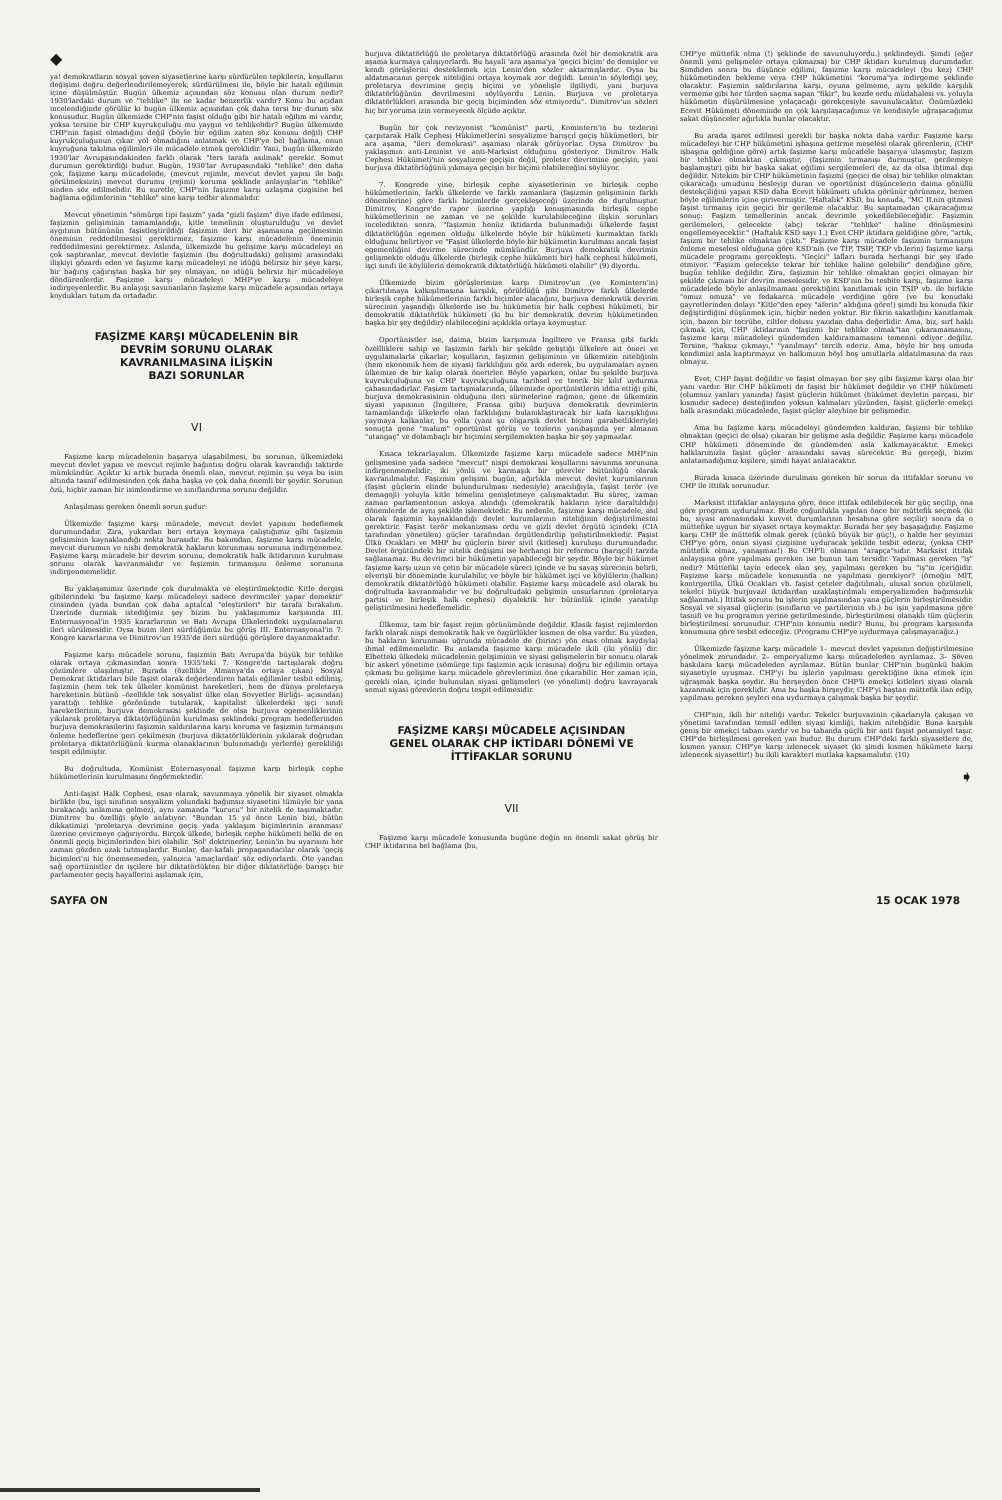◆
ya! demokratların sosyal şoven siyasetlerine karşı sürdürülen tepkilerin, koşulların değişimi doğru değerlendirilemeyerek, sürdürülmesi ile, böyle bir hatalı eğilimin içine düşülmüştür. Bugün ülkemiz açısından söz konusu olan durum nedir? 1930'lardaki durum ve "tehlike" ile ne kadar benzerlik vardır? Konu bu açıdan incelendiğinde görülür ki bugün ülkemiz açısından çok daha tersi bir durum söz konusudur. Bugün ülkemizde CHP'nin faşist olduğu gibi bir hatalı eğilim mi vardır, yoksa tersine bir CHP kuyrukçuluğu mu yaygın ve tehlikelidir? Bugün ülkemizde CHP'nin faşist olmadığını değil (böyle bir eğilim zaten söz konusu değil) CHP kuyrukçuluğunun çıkar yol olmadığını anlatmak ve CHP'ye bel bağlama, onun kuyruğuna takılma eğilimleri ile mücadele etmek gereklidir. Yani, bugün ülkemizde 1930'lar Avrupasındakinden farklı olarak "ters tarafa asılmak" gerekir. Somut durumun gerektirdiği budur. Bugün, 1930'lar Avrupasındaki "tehlike" den daha çok, faşizme karşı mücadelede, (mevcut rejimle, mevcut devlet yapısı ile bağı görülmeksizin) mevcut durumu (rejimi) koruma şeklinde anlayışlar'ın "tehlike" sinden söz edilmelidir. Bu suretle, CHP'nin faşizme karşı uzlaşma çizgisine bel bağlama eğilimlerinin "tehlike" sine karşı tedbir alınmalıdır.
Mevcut yönetimin "sömürge tipi faşizm" yada "gizli faşizm" diye ifade edilmesi, faşizmin gelişiminin tamamlandığı, kitle temelinin oluşturulduğu ve devlet aygıtının bütününün faşistleştirildiği faşizmin ileri bir aşamasına geçilmesinin öneminin reddedilmesini gerektirmez, faşizme karşı mücadelenin öneminin reddedilmesini gerektirmez. Aslında, ülkemizde bu gelişime karşı mücadeleyi en çok saptıranlar, mevcut devletle faşizmin (bu doğrultudaki) gelişimi arasındaki ilişkiyi gözardı eden ve faşizme karşı mücadeleyi ne idüğü belirsiz bir şeye karşı, bir bağırış çağırıştan başka bir şey olmayan, ne idüğü belirsiz bir mücadeleye döndürenlerdir. Faşizme karşı mücadeleyi MHP'ye karşı mücadeleye indirgeyenlerdir. Bu anlayışı savunanların faşizme karşı mücadele açısından ortaya koydukları tutum da ortadadır.
FAŞİZME KARŞI MÜCADELENİN BİR
DEVRİM SORUNU OLARAK
KAVRANILMASINA İLİŞKİN
BAZI SORUNLAR
VI
Faşizme karşı mücadelenin başarıya ulaşabilmesi, bu sorunun, ülkemizdeki mevcut devlet yapısı ve mevcut rejimle bağıntısı doğru olarak kavrandığı taktirde mümkündür. Açıktır ki artık burada önemli olan, mevcut rejimin şu veya bu isim altında tasnif edilmesinden çok daha başka ve çok daha önemli bir şeydir. Sorunun özü, hiçbir zaman bir isimlendirme ve sınıflandırma sorunu değildir.
Anlaşılması gereken önemli sorun şudur:
Ülkemizde faşizme karşı mücadele, mevcut devlet yapısını hedeflemek durumundadır. Zira, yukardan beri ortaya koymaya çalıştığımız gibi faşizmin gelişiminin kaynaklandığı nokta burasıdır. Bu bakımdan, faşizme karşı mücadele, mevcut durumun ve nisbi demokratik hakların korunması sorununa indirgenemez. Faşizme karşı mücadele bir devrim sorunu, demokratik halk iktidarının kurulması sorunu olarak kavranmalıdır ve faşizmin tırmanışını önleme sorununa indirgenmemelidir.
Bu yaklaşımımız üzerinde çok durulmakta ve eleştirilmektedir. Kitle dergisi gibilerindeki 'bu faşizme karşı mücadeleyi sadece devrimciler yapar demektir' cinsinden (yada bundan çok daha aptalcal "eleştirileri" bir tarafa bırakalım. Üzerinde durmak istediğimiz şey bizim bu yaklaşımımız karşısında III. Enternasyonal'in 1935 kararlarının ve Batı Avrupa Ülkelerindeki uygulamaların ileri sürülmesidir. Oysa bizim ileri sürdüğümüz bu görüş III. Enternasyonal'in 7. Kongre kararlarına ve Dimitrov'un 1935'de ileri sürdüğü görüşlere dayanmaktadır.
Faşizme karşı mücadele sorunu, faşizmin Batı Avrupa'da büyük bir tehlike olarak ortaya çıkmasından sonra 1935'teki 7. Kongre'de tartışılarak doğru çözümlere ulaşılmıştır. Burada (özellikle Almanya'da ortaya çıkan) Sosyal Demokrat iktidarları bile faşist olarak değerlendiren hatalı eğilimler tesbit edilmiş, faşizmin (hem tek tek ülkeler komünist hareketleri, hem de dünya proletarya hareketinin bütünü –özellikle tek sosyalist ülke olan Sovyetler Birliği– açısından) yarattığı tehlike gözönünde tutularak, kapitalist ülkelerdeki işçi sınıfı hareketlerinin, burjuva demokrasisi şeklinde de olsa burjuva egemenliklerinin yıkılarak proletarya diktatörlüğünün kurulması şeklindeki program hedeflerinden burjuva demokrasilerini faşizmin saldırılarına karşı koruma ve faşizmin tırmanışını önleme hedeflerine geri çekilmesin (burjuva diktatörlüklerinin yıkılarak doğrudan proletarya diktatörlüğünü kurma olanaklarının bulunmadığı yerlerde) gerekliliği tespit edilmiştir.
Bu doğrultuda, Komünist Enternasyonal faşizme karşı birleşik cephe hükümetlerinin kurulmasını öngörmektedir.
Anti-faşist Halk Cephesi, esas olarak, savunmaya yönelik bir siyaset olmakla birlikte (bu, işçi sınıfının sosyalizm yolundaki bağımsız siyasetini tümüyle bir yana bırakacağı anlamına gelmez), aynı zamanda "kurucu" bir nitelik de taşımaktadır. Dimitrov bu özelliği şöyle anlatıyor: "Bundan 15 yıl önce Lenin bizi, bütün dikkatimizi 'proletarya devrimine geçiş yada yaklaşım biçimlerinin aranması' üzerine çevirmeye çağırıyordu. Birçok ülkede, birleşik cephe hükümeti belki de en önemli geçiş biçimlerinden biri olabilir. 'Sol' doktrinerler, Lenin'in bu uyarısını her zaman gözden uzak tutmuşlardır. Bunlar, dar-kafalı propagandacılar olarak 'geçiş biçimleri'ni hiç önemsemeden, yalnızca 'amaçlardan' söz ediyorlardı. Öte yandan sağ oportünistler de işçilere bir diktatörlükten bir diğer diktatörlüğe barışçı bir parlamenter geçiş hayallerini aşılamak için,
burjuva diktatörlüğü ile proletarya diktatörlüğü arasında özel bir demokratik ara aşama kurmaya çalışıyorlardı. Bu hayali 'ara aşama'ya 'geçici biçim' de demişler ve kendi görüşlerini desteklemek için Lenin'den sözler aktarmışlardır. Oysa bu aldatmacanın gerçek niteliğini ortaya koymak zor değildi. Lenin'in söylediği şey, proletarya devrimine geçiş biçimi ve yönelişle ilgiliydi, yani burjuva diktatörlüğünün devrilmesini söylüyordu Lenin. Burjuva ve proletarya diktatörlükleri arasında bir geçiş biçiminden söz etmiyordu". Dimitrov'un sözleri hiç bir yoruma izin vermeyecek ölçüde açıktır.
Bugün bir çok revizyonist "komünist" parti, Komintern'in bu tezlerini çarpıtarak Halk Cephesi Hükümetlerini sosyalizme barışçıl geçiş hükümetleri, bir ara aşama, "ileri demokrasi" aşaması olarak görüyorlar. Oysa Dimitrov bu yaklaşımın anti-Leninist ve anti-Marksist olduğunu gösteriyor. Dimitrov Halk Cephesi Hükümeti'nin sosyalizme geçişin değil, proleter devrimine geçişin, yani burjuva diktatörlüğünü yıkmaya geçişin bir biçimi olabileceğini söylüyor.
7. Kongrede yine, birleşik cephe siyasetlerinin ve birleşik cephe hükümetlerinin, farklı ülkelerde ve farklı zamanlara (faşizmin gelişiminin farklı dönemlerine) göre farklı biçimlerde gerçekleşeceği üzerinde de durulmuştur. Dimitrov, Kongre'de rapor üzerine yaptığı konuşmasında birleşik cephe hükümetlerinin ne zaman ve ne şekilde kurulabileceğine ilişkin sorunları inceledikten sonra, "faşizmin henüz iktidarda bulunmadığı ülkelerde faşist diktatörlüğün egemen olduğu ülkelerde böyle bir hükümeti kurmaktan farklı olduğunu belirtiyor ve "Faşist ülkelerde böyle bir hükümetin kurulması ancak faşist egemenliğini devirme sürecinde mümkündür. Burjuva demokratik devrimin gelişmekte olduğu ülkelerde (birleşik cephe hükümeti bir) halk cephesi hükümeti, işçi sınıfı ile köylülerin demokratik diktatörlüğü hükümeti olabilir" (9) diyordu.
Ülkemizde bizim görüşlerimize karşı Dimitrov'un (ve Komintern'in) çıkartılmaya kalkışılmasına karşılık, görüldüğü gibi Dimitrov farklı ülkelerde birleşik cephe hükümetlerinin farklı biçimler alacağını, burjuva demokratik devrim sürecinin yaşandığı ülkelerde ise bu hükümetin bir halk cephesi hükümeti, bir demokratik diktatörlük hükümeti (ki bu bir demokratik devrim hükümetinden başka bir şey değildir) olabileceğini açıklıkla ortaya koymuştur.
Oportünistler ise, daima, bizim karşımıza İngiltere ve Fransa gibi farklı özellliklere sahip ve faşizmin farklı bir şekilde geliştiği ülkelere ait öneri ve uygulamalarla çıkarlar; koşulların, faşizmin gelişiminin ve ülkemizin niteliğinin (hem ekonomik hem de siyasi) farklılığını göz ardı ederek, bu uygulamaları aynen ülkemize de bir kalıp olarak önerirler. Böyle yaparken, onlar bu şekilde burjuva kuyrukçuluğuna ve CHP kuyrukçuluğuna tarihsel ve teorik bir kılıf uydurma çabasındadırlar. Faşizm tartışmalarında, ülkemizde oportünistlerin iddia ettiği gibi, burjuva demokrasisinin olduğunu ileri sürmelerine rağmen, gene de ülkemizin siyasi yapısının (İngiltere, Fransa gibi) burjuva demokratik devrimlerin tamamlandığı ülkelerle olan farklılığını bulanıklaştıracak bir kafa karışıklığını yaymaya kalkanlar, bu yolla (yani şu oligarşik devlet biçimi garabetlikleriyle) sonuçta gene "malum" oportünist görüş ve tezlerin yanıbaşında yer almanın "utangaç" ve dolambaçlı bir biçimini sergilemekten başka bir şey yapmazlar.
Kısaca tekrarlayalım. Ülkemizde faşizme karşı mücadele sadece MHP'nin gelişmesine yada sadece "mevcut" nispi demokrasi koşullarını savunma sorununa indirgenmemelidir; iki yönlü ve karmaşık bir görevler bütünlüğü olarak kavranılmalıdır. Faşizmin gelişimi bugün, ağırlıkla mevcut devlet kurumlarının (faşist güçlerin elinde bulundurulması nedeniyle) aracılığıyla, faşist terör (ve demagoji) yoluyla kitle temelini genişletmeye çalışmaktadır. Bu süreç, zaman zaman parlamentonun askıya alındığı (demokratik hakların iyice daraltıldığı) dönemlerde de aynı şekilde işlemektedir. Bu nedenle, faşizme karşı mücadele, asıl olarak faşizmin kaynaklandığı devlet kurumlarının niteliğinin değiştirilmesini gerektirir. Faşist terör mekanizması ordu ve gizli devlet örgütü içindeki (CIA tarafından yönetilen) güçler tarafından örgütlendirilip geliştirilmektedir. Faşist Ülkü Ocakları ve MHP bu güçlerin birer sivil (kitlesel) kuruluşu durumundadır. Devlet örgütündeki bir nitelik değişimi ise herhangi bir reformcu (barışçıl) tarzda sağlanamaz. Bu devrimci bir hükümetin yapabileceği bir şeydir. Böyle bir hükümet faşizme karşı uzun ve çetin bir mücadele süreci içinde ve bu savaş sürecinin belirli, elverişli bir döneminde kurulabilir, ve böyle bir hükümet işçi ve köylülerin (halkın) demokratik diktatörlüğü hükümeti olabilir. Faşizme karşı mücadele asıl olarak bu doğrultuda kavranmalıdır ve bu doğrultudaki gelişimin unsurlarının (proletarya partisi ve birleşik halk cephesi) diyalektik bir bütünlük içinde yaratılıp geliştirilmesini hedeflemelidir.
Ülkemiz, tam bir faşist rejim görünümünde değildir. Klasik faşist rejimlerden farklı olarak nispi demokratik hak ve özgürlükler kısmen de olsa vardır. Bu yüzden, bu hakların korunması uğrunda mücadele de (birinci yön esas olmak kaydıyla) ihmal edilmemelidir. Bu anlamda faşizme karşı mücadele ikili (iki yönlü) dir. Elbetteki ülkedeki mücadelenin gelişiminin ve siyasi gelişmelerin bir sonucu olarak bir askeri yönetime (sömürge tipi faşizmin açık icrasına) doğru bir eğilimin ortaya çıkması bu gelişime karşı mücadele görevlerimizi öne çıkarabilir. Her zaman için, gerekli olan, içinde bulunulan siyasi gelişmeleri (ve yönelimi) doğru kavrayarak somut siyasi görevlerin doğru tespit edilmesidir.
FAŞİZME KARŞI MÜCADELE AÇISINDAN
GENEL OLARAK CHP İKTİDARI DÖNEMİ VE
İTTİFAKLAR SORUNU
VII
Faşizme karşı mücadele konusunda bugüne değin en önemli sakat görüş bir CHP iktidarına bel bağlama (bu,
CHP'ye müttefik olma (!) şeklinde de savunuluyordu.) şeklindeydi. Şimdi (eğer önemli yeni gelişmeler ortaya çıkmazsa) bir CHP iktidarı kurulmuş durumdadır. Şimdiden sonra bu düşünce eğilimi, faşizme karşı mücadeleyi (bu kez) CHP hükümetinden bekleme veya CHP hükümetini "koruma"ya indirgeme şeklinde olacaktır. Faşizmin saldırılarına karşı, oyuna gelmeme, aynı şekilde karşılık vermeme gibi her türden saçma sapan "fikir", bu kezde ordu müdahalesi vs. yoluyla hükümetin düşürülmesine yolaçacağı gerekçesiyle savunulacaktır. Önümüzdeki Ecevit Hükümeti döneminde en çok karşılaşacağımız ve kendisiyle uğraşacağımız sakat düşünceler ağırlıkla bunlar olacaktır.
Bu arada işaret edilmesi gerekli bir başka nokta daha vardır. Faşizme karşı mücadeleyi bir CHP hükümetini işbaşına getirme meselesi olarak görenlerin, (CHP işbaşına geldiğine göre) artık faşizme karşı mücadele başarıya ulaşmıştır, faşizm bir tehlike olmaktan çıkmıştır, (faşizmin tırmanışı durmuştur, gerilemeye başlamıştır) gibi bir başka sakat eğilimi sergilemeleri de, az da olsa ihtimal dışı değildir. Nitekim bir CHP hükümetinin faşizmi (geçici de olsa) bir tehlike olmaktan çıkaracağı umudunu besleyip duran ve oportünist düşüncelerin daima gönüllü destekçiliğini yapan KSD daha Ecevit hükümeti ufukta görünür görünmez, hemen böyle eğilimlerin içine girivermiştir. "Haftalık" KSD, bu konuda, "MC II.nin gitmesi faşist tırmanış için geçici bir gerileme olacaktır. Bu saptamadan çıkaracağımız sonuç: Faşizm temellerinin ancak devrimle yokedilebileceğidir. Faşizmin gerilemeleri, gelecekte (abç) tekrar "tehlike" haline dönüşmesini engellemeyecektir." (Haftalık KSD sayı 1.) Evet CHP iktidara geldiğine göre, "artık, faşizm bir tehlike olmaktan çıktı." Faşizme karşı mücadele faşizmin tırmanışını önleme meselesi olduğuna göre KSD'nin (ve TİP, TSİP, TKP vb.lerin) faşizme karşı mücadele programı gerçekleşti. "Geçici" lafları burada herhangi bir şey ifade etmiyor. "Faşizm gelecekte tekrar bir tehlike haline gelebilir" dendiğine göre, bugün tehlike değildir. Zira, faşizmin bir tehlike olmaktan geçici olmayan bir şekilde çıkması bir devrim meselesidir, ve KSD'nin bu tesbite karşı, faşizme karşı mücadelede böyle anlaşılmaması gerektiğini kanıtlamak için TSİP vb. ile birlikte "omuz omuza" ve fedakarca mücadele verdiğine göre (ve bu konudaki gayretlerinden dolayı "Kitle"den epey "aferin" aldığına göre!) şimdi bu konuda fikir değiştirdiğini düşünmek için, hiçbir neden yoktur. Bir fikrin sakatlığını kanıtlamak için, bazen bir tecrübe, ciltler dolusu yazıdan daha değerlidir. Ama, biz, sırf haklı çıkmak için, CHP iktidarının "faşizmi bir tehlike olmak"tan çıkaramamasını, faşizme karşı mücadeleyi gündemden kaldıramamasını temenni ediyor değiliz. Tersine, "haksız çıkmayı," "yanılmayı" tercih ederiz. Ama, böyle bir boş umuda kendimizi asla kaptırmayız ve halkımızın böyl boş umutlarla aldatılmasına da razı olmayız.
Evet, CHP faşist değildir ve faşist olmayan her şey gibi faşizme karşı olan bir yanı vardır. Bir CHP hükümeti de faşist bir hükümet değildir ve CHP hükümeti (olumsuz yanları yanında) faşist güçlerin hükümet (hükümet devletin parçası, bir kısmıdır sadece) desteğinden yoksun kalmaları yüzünden, faşist güçlerle emekçi halk arasındaki mücadelede, faşist güçler aleyhine bir gelişmedir.
Ama bu faşizme karşı mücadeleyi gündemden kaldıran, faşizmi bir tehlike olmaktan (geçici de olsa) çıkaran bir gelişme asla değildir. Faşizme karşı mücadele CHP hükümeti döneminde de gündemden asla kalkmayacaktır. Emekçi halklarımızla faşist güçler arasındaki savaş sürecektir. Bu gerçeği, bizim anlatamadığımız kişilere, şimdi hayat anlatacaktır.
Burada kısaca üzerinde durulması gereken bir sorun da ittifaklar sorunu ve CHP ile ittifak sorunudur.
Marksist ittifaklar anlayışına göre, önce ittifak edilebilecek bir güç seçilip, ona göre program uydurulmaz. Bizde çoğunlukla yapılan önce bir müttefik seçmek (ki bu, siyasi arenasındaki kuvvet durumlarının hesabına göre seçilir) sonra da o müttefike uygun bir siyaset ortaya koymaktır. Burada her şey başaşağıdır. Faşizme karşı CHP ile müttefik olmak gerek (çünkü büyük bir güç!), o halde her şeyimizi CHP'ye göre, onun siyasi çizgisine uyduracak şekilde tesbit ederiz, (yoksa CHP müttefik olmaz, yanaşmaz!) Bu CHP'li olmanın "arapça"sıdır. Marksist ittifak anlayışına göre yapılması gereken ise bunun tam tersidir. Yapılması gereken "iş" nedir? Müttefiki tayin edecek olan şey, yapılması gereken bu "iş"in içeriğidir. Faşizme karşı mücadele konusunda ne yapılması gerekiyor? (örneğin MİT, kontrgerilla, Ülkü Ocakları vb. faşist çeteler dağıtılmalı, ulusal sorun çözülmeli, tekelci büyük burjuvazi iktidardan uzaklaştırılmalı emperyalizmden bağımsızlık sağlanmalı.) İttifak sorunu bu işlerin yapılmasından yana güçlerin birleştirilmesidir. Sosyal ve siyasal güçlerin (sınıfların ve partilerinin vb.) bu işin yapılmasına göre tasnifi ve bu programın yerine getirilmesinde, birleştirilmesi olanaklı tüm güçlerin birleştirilmesi sorunudur. CHP'nin konumu nedir? Bunu, bu program karşısında konumuna göre tesbit edeceğiz. (Programı CHP'ye uydurmaya çalışmayacağız.)
Ülkemizde faşizme karşı mücadele 1– mevcut devlet yapısının değiştirilmesine yönelmek zorundadır. 2– emperyalizme karşı mücadeleden ayrılamaz. 3– Şöven baskılara karşı mücadeleden ayrılamaz. Bütün bunlar CHP'nin bugünkü hakim siyasetiyle uyuşmaz. CHP'yi bu işlerin yapılması gerektiğine ikna etmek için uğraşmak başka şeydir. Bu herşeyden önce CHP'li emekçi kitleleri siyasi olarak kazanmak için gereklidir. Ama bu başka birşeydir, CHP'yi baştan müttefik ilan edip, yapılması gereken şeyleri ona uydurmaya çalışmak başka bir şeydir.
CHP'nin, ikili bir niteliği vardır. Tekelci burjuvazinin çıkarlarıyla çakışan ve yönetimi tarafından temsil edilen siyasi kimliği, hakim niteliğidir. Buna karşılık geniş bir emekçi tabanı vardır ve bu tabanda güçlü bir anti faşist potansiyel taşır. CHP'de birleşilmesi gereken yan budur. Bu durum CHP'deki farklı siyasetlere de, kısmen yansır. CHP'ye karşı izlenecek siyaset (ki şimdi kısmen hükümete karşı izlenecek siyasettir!) bu ikili karakteri mutlaka kapsamalıdır. (10)
➧
SAYFA ON 15 OCAK 1978